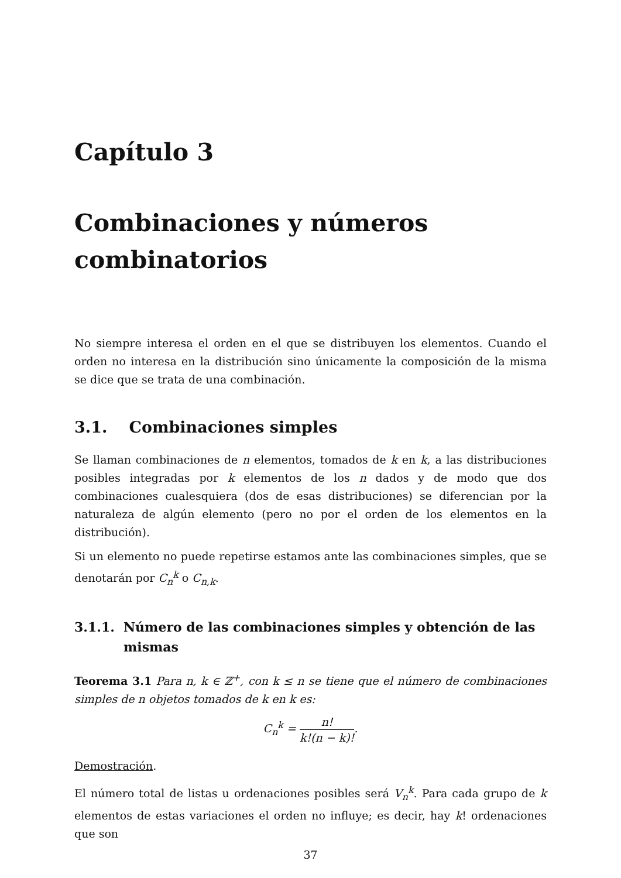Capítulo 3
Combinaciones y números combinatorios
No siempre interesa el orden en el que se distribuyen los elementos. Cuando el orden no interesa en la distribución sino únicamente la composición de la misma se dice que se trata de una combinación.
3.1. Combinaciones simples
Se llaman combinaciones de n elementos, tomados de k en k, a las distribuciones posibles integradas por k elementos de los n dados y de modo que dos combinaciones cualesquiera (dos de esas distribuciones) se diferencian por la naturaleza de algún elemento (pero no por el orden de los elementos en la distribución).
Si un elemento no puede repetirse estamos ante las combinaciones simples, que se denotarán por C<sub>n</sub><sup>k</sup> o C<sub>n,k</sub>.
3.1.1. Número de las combinaciones simples y obtención de las mismas
Teorema 3.1 Para n, k ∈ ℤ<sup>+</sup>, con k ≤ n se tiene que el número de combinaciones simples de n objetos tomados de k en k es:
C<sub>n</sub><sup>k</sup> = n! k!(n − k)!.
Demostración.
El número total de listas u ordenaciones posibles será V<sub>n</sub><sup>k</sup>. Para cada grupo de k elementos de estas variaciones el orden no influye; es decir, hay k! ordenaciones que son
37